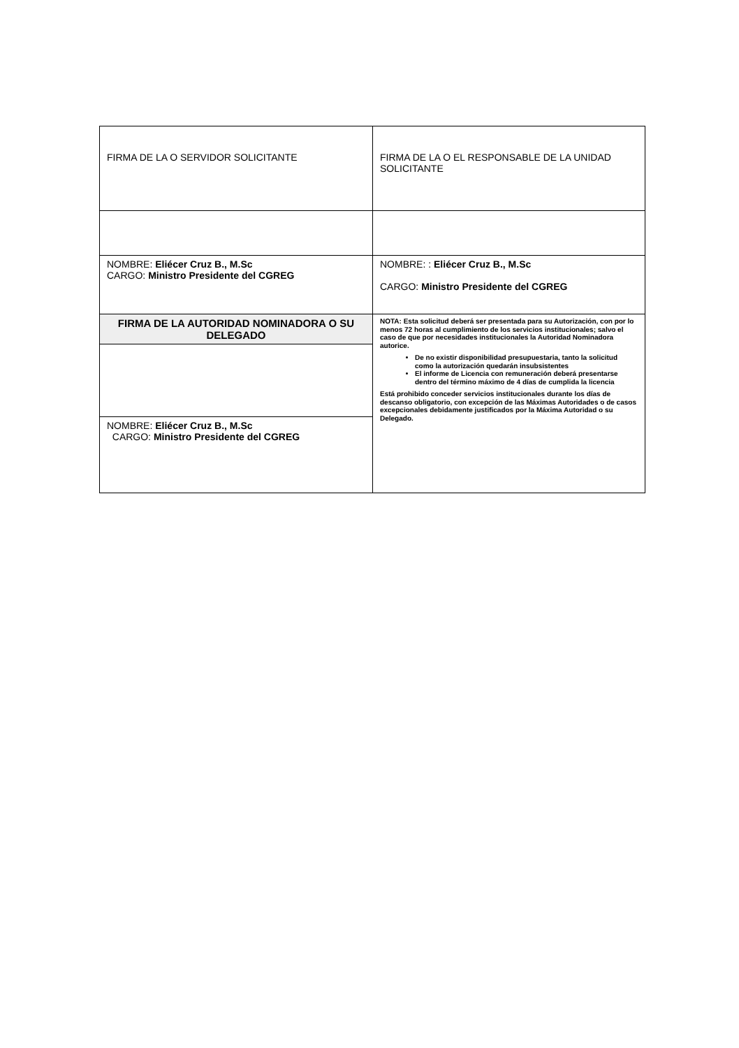| FIRMA DE LA O SERVIDOR SOLICITANTE | FIRMA DE LA O EL RESPONSABLE DE LA UNIDAD SOLICITANTE |
| NOMBRE: Eliécer Cruz B., M.Sc CARGO: Ministro Presidente del CGREG | NOMBRE: : Eliécer Cruz B., M.Sc CARGO: Ministro Presidente del CGREG |
| FIRMA DE LA AUTORIDAD NOMINADORA O SU DELEGADO | NOTA: Esta solicitud deberá ser presentada para su Autorización, con por lo menos 72 horas al cumplimiento de los servicios institucionales; salvo el caso de que por necesidades institucionales la Autoridad Nominadora autorice. De no existir disponibilidad presupuestaria, tanto la solicitud como la autorización quedarán insubsistentes El informe de Licencia con remuneración deberá presentarse dentro del término máximo de 4 días de cumplida la licencia Está prohibido conceder servicios institucionales durante los días de descanso obligatorio, con excepción de las Máximas Autoridades o de casos excepcionales debidamente justificados por la Máxima Autoridad o su Delegado. |
| NOMBRE: Eliécer Cruz B., M.Sc CARGO: Ministro Presidente del CGREG | |